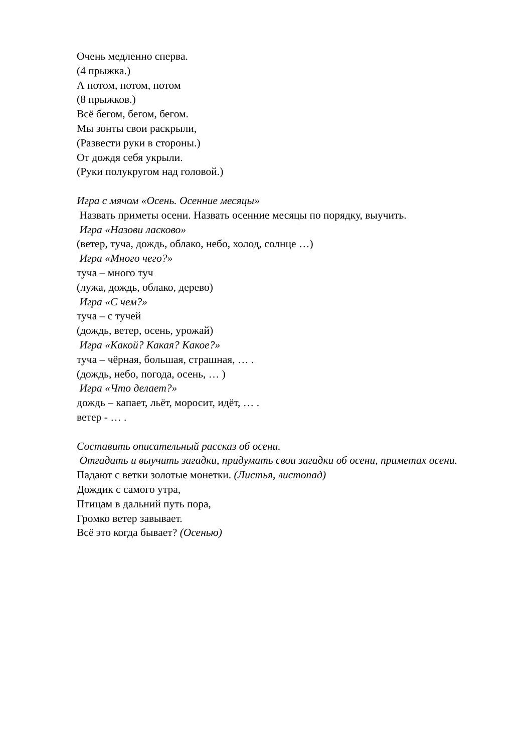Очень медленно сперва.
(4 прыжка.)
А потом, потом, потом
(8 прыжков.)
Всё бегом, бегом, бегом.
Мы зонты свои раскрыли,
(Развести руки в стороны.)
От дождя себя укрыли.
(Руки полукругом над головой.)
Игра с мячом «Осень. Осенние месяцы»
Назвать приметы осени. Назвать осенние месяцы по порядку, выучить.
Игра «Назови ласково»
(ветер, туча, дождь, облако, небо, холод, солнце …)
Игра «Много чего?»
туча – много туч
(лужа, дождь, облако, дерево)
Игра «С чем?»
туча – с тучей
(дождь, ветер, осень, урожай)
Игра «Какой? Какая? Какое?»
туча – чёрная, большая, страшная, … .
(дождь, небо, погода, осень, … )
Игра «Что делает?»
дождь – капает, льёт, моросит, идёт, … .
ветер - … .
Составить описательный рассказ об осени.
Отгадать и выучить загадки, придумать свои загадки об осени, приметах осени.
Падают с ветки золотые монетки. (Листья, листопад)
Дождик с самого утра,
Птицам в дальний путь пора,
Громко ветер завывает.
Всё это когда бывает? (Осенью)